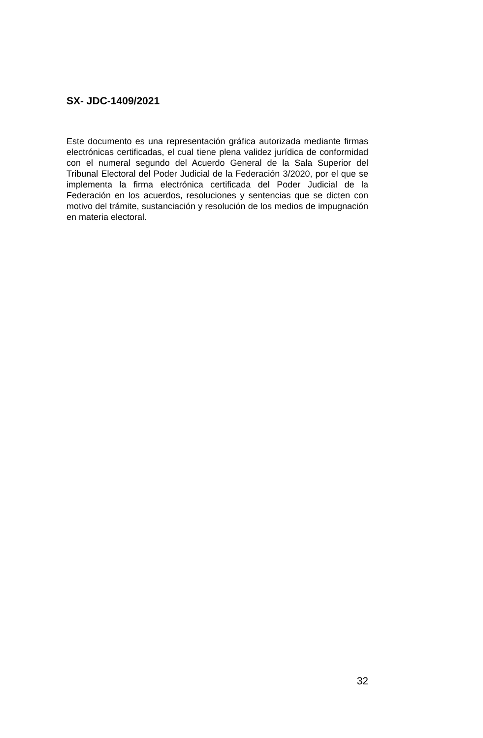SX- JDC-1409/2021
Este documento es una representación gráfica autorizada mediante firmas electrónicas certificadas, el cual tiene plena validez jurídica de conformidad con el numeral segundo del Acuerdo General de la Sala Superior del Tribunal Electoral del Poder Judicial de la Federación 3/2020, por el que se implementa la firma electrónica certificada del Poder Judicial de la Federación en los acuerdos, resoluciones y sentencias que se dicten con motivo del trámite, sustanciación y resolución de los medios de impugnación en materia electoral.
32